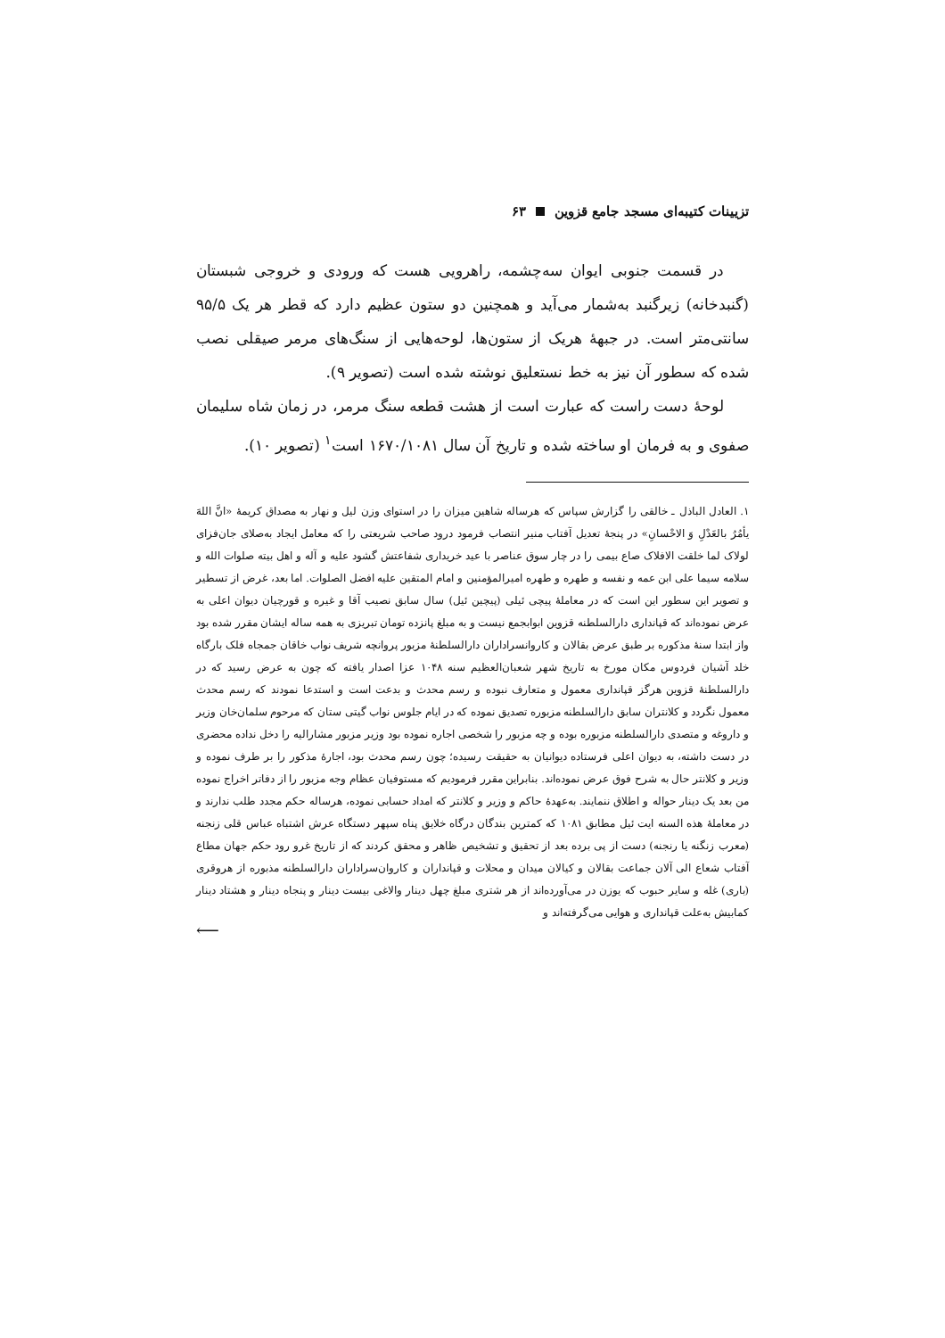تزیینات کتیبه‌ای مسجد جامع قزوین ۶۳
در قسمت جنوبی ایوان سه‌چشمه، راهرویی هست که ورودی و خروجی شبستان (گنبدخانه) زیرگنبد به‌شمار می‌آید و همچنین دو ستون عظیم دارد که قطر هر یک ۹۵/۵ سانتی‌متر است. در جبهۀ هریک از ستون‌ها، لوحه‌هایی از سنگ‌های مرمر صیقلی نصب شده که سطور آن نیز به خط نستعلیق نوشته شده است (تصویر ۹).
لوحۀ دست راست که عبارت است از هشت قطعه سنگ مرمر، در زمان شاه سلیمان صفوی و به فرمان او ساخته شده و تاریخ آن سال ۱۶۷۰/۱۰۸۱ است<sup>۱</sup> (تصویر ۱۰).
۱. العادل الباذل ـ خالقی را گزارش سپاس که هرساله شاهین میزان را در استوای وزن لیل و نهار به مصداق کریمۀ «انَّ اللهَ یأمُرُ بالعَدْلِ وَ الاحْسانِ» در پنجۀ تعدیل آفتاب منیر انتصاب فرمود درود صاحب شریعتی را که معامل ایجاد به‌صلای جان‌فزای لولاک لما خلقت الافلاک صاع بیمی را در چار سوق عناصر با عید خریداری شفاعتش گشود علیه و آله و اهل بیته صلوات الله و سلامه سیما علی ابن عمه و نفسه و طهره و طهره امیرالمؤمنین و امام المتقین علیه افضل الصلوات. اما بعد، غرض از تسطیر و تصویر این سطور این است که در معاملۀ پیچی ئیلی (پیچین ئیل) سال سابق نصیب آقا و غیره و قورچیان دیوان اعلی به عرض نموده‌اند که قپانداری دارالسلطنه قزوین ابوابجمع نیست و به مبلغ پانزده تومان تبریزی به همه ساله ایشان مقرر شده بود واز ابتدا سنۀ مذکوره بر طبق عرض بقالان و کاروانسراداران دارالسلطنۀ مزبور پروانچه شریف نواب خاقان جمجاه فلک بارگاه خلد آشیان فردوس مکان مورخ به تاریخ شهر شعبان‌العظیم سنه ۱۰۴۸ عزا اصدار یافته که چون به عرض رسید که در دارالسلطنۀ قزوین هرگز قپانداری معمول و متعارف نبوده و رسم محدث و بدعت است و استدعا نمودند که رسم محدث معمول نگردد و کلانتران سابق دارالسلطنه مزبوره تصدیق نموده که در ایام جلوس نواب گیتی ستان که مرحوم سلمان‌خان وزیر و داروغه و متصدی دارالسلطنه مزبوره بوده و چه مزبور را شخصی اجاره نموده بود وزیر مزبور مشارالیه را دخل نداده محضری در دست داشته، به دیوان اعلی فرستاده دیوانیان به حقیقت رسیده؛ چون رسم محدث بود، اجارۀ مذکور را بر طرف نموده و وزیر و کلانتر حال به شرح فوق عرض نموده‌اند. بنابراین مقرر فرمودیم که مستوفیان عظام وجه مزبور را از دفاتر اخراج نموده من بعد یک دینار حواله و اطلاق ننمایند. به‌عهدۀ حاکم و وزیر و کلانتر که امداد حسابی نموده، هرساله حکم مجدد طلب ندارند و در معاملۀ هذه السنه ایت ئیل مطابق ۱۰۸۱ که کمترین بندگان درگاه خلایق پناه سپهر دستگاه عرش اشتباه عباس قلی زنجنه (معرب زنگنه یا رنجنه) دست از پی برده بعد از تحقیق و تشخیص ظاهر و محقق کردند که از تاریخ غرو رود حکم جهان مطاع آفتاب شعاع الی آلان جماعت بقالان و کیالان میدان و محلات و قپانداران و کاروان‌سراداران دارالسلطنه مذبوره از هروقری (باری) غله و سایر حبوب که یوزن در می‌آورده‌اند از هر شتری مبلغ چهل دینار والاغی بیست دینار و پنجاه دینار و هشتاد دینار کمابیش به‌علت قپانداری و هوایی می‌گرفته‌اند و
⟵